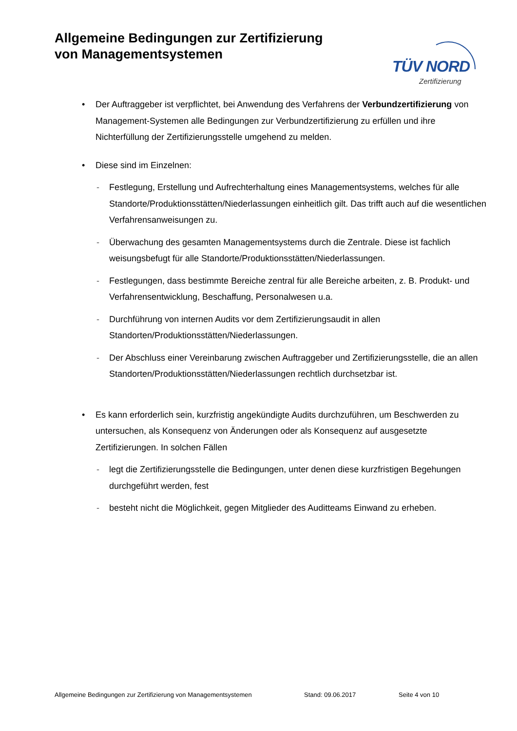Allgemeine Bedingungen zur Zertifizierung
von Managementsystemen
TÜV NORD
Zertifizierung
• Der Auftraggeber ist verpflichtet, bei Anwendung des Verfahrens der Verbundzertifizierung von Management-Systemen alle Bedingungen zur Verbundzertifizierung zu erfüllen und ihre Nichterfüllung der Zertifizierungsstelle umgehend zu melden.
• Diese sind im Einzelnen:
- Festlegung, Erstellung und Aufrechterhaltung eines Managementsystems, welches für alle Standorte/Produktionsstätten/Niederlassungen einheitlich gilt. Das trifft auch auf die wesentlichen Verfahrensanweisungen zu.
- Überwachung des gesamten Managementsystems durch die Zentrale. Diese ist fachlich weisungsbefugt für alle Standorte/Produktionsstätten/Niederlassungen.
- Festlegungen, dass bestimmte Bereiche zentral für alle Bereiche arbeiten, z. B. Produkt- und Verfahrensentwicklung, Beschaffung, Personalwesen u.a.
- Durchführung von internen Audits vor dem Zertifizierungsaudit in allen Standorten/Produktionsstätten/Niederlassungen.
- Der Abschluss einer Vereinbarung zwischen Auftraggeber und Zertifizierungsstelle, die an allen Standorten/Produktionsstätten/Niederlassungen rechtlich durchsetzbar ist.
• Es kann erforderlich sein, kurzfristig angekündigte Audits durchzuführen, um Beschwerden zu untersuchen, als Konsequenz von Änderungen oder als Konsequenz auf ausgesetzte Zertifizierungen. In solchen Fällen
- legt die Zertifizierungsstelle die Bedingungen, unter denen diese kurzfristigen Begehungen durchgeführt werden, fest
- besteht nicht die Möglichkeit, gegen Mitglieder des Auditteams Einwand zu erheben.
Allgemeine Bedingungen zur Zertifizierung von Managementsystemen Stand: 09.06.2017 Seite 4 von 10